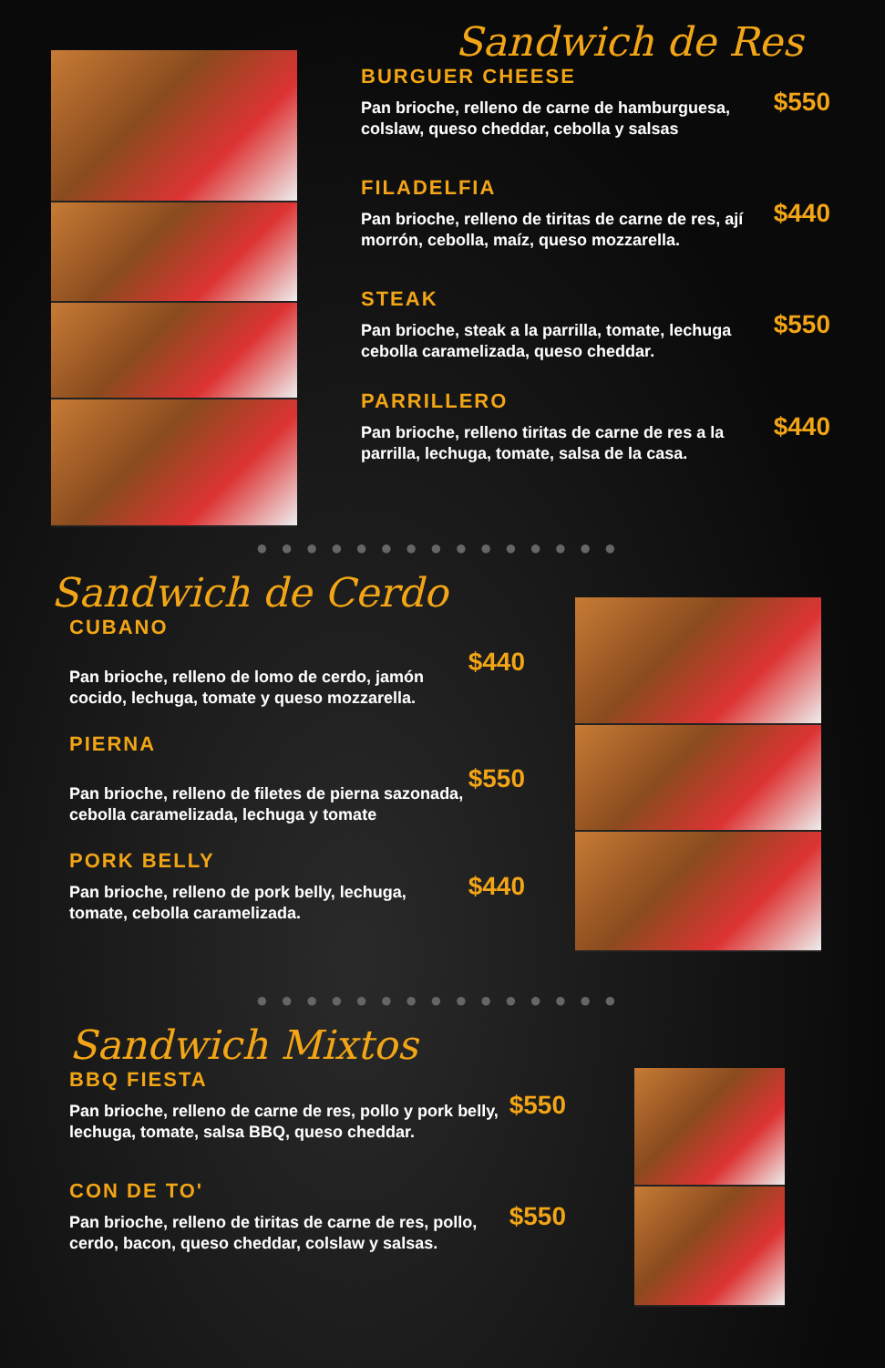Sandwich de Res
BURGUER CHEESE
Pan brioche, relleno de carne de hamburguesa, colslaw, queso cheddar, cebolla y salsas
$550
FILADELFIA
Pan brioche, relleno de tiritas de carne de res, ají morrón, cebolla, maíz, queso mozzarella.
$440
STEAK
Pan brioche, steak a la parrilla, tomate, lechuga cebolla caramelizada, queso cheddar.
$550
PARRILLERO
Pan brioche, relleno tiritas de carne de res a la parrilla, lechuga, tomate, salsa de la casa.
$440
●●●●●●●●●●●●●●●
Sandwich de Cerdo
CUBANO
Pan brioche, relleno de lomo de cerdo, jamón cocido, lechuga, tomate y queso mozzarella.
$440
PIERNA
Pan brioche, relleno de filetes de pierna sazonada, cebolla caramelizada, lechuga y tomate
$550
PORK BELLY
Pan brioche, relleno de pork belly, lechuga, tomate, cebolla caramelizada.
$440
●●●●●●●●●●●●●●●
Sandwich Mixtos
BBQ FIESTA
Pan brioche, relleno de carne de res, pollo y pork belly, lechuga, tomate, salsa BBQ, queso cheddar.
$550
CON DE TO'
Pan brioche, relleno de tiritas de carne de res, pollo, cerdo, bacon, queso cheddar, colslaw y salsas.
$550